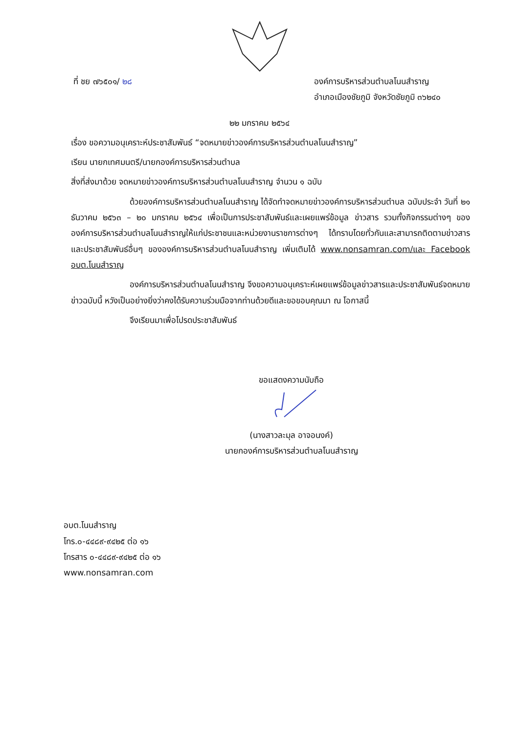ที่ ชย ๗๖๕๐๑/ ๒๘ องค์การบริหารส่วนตำบลโนนสำราญ
อำเภอเมืองชัยภูมิ จังหวัดชัยภูมิ ๓๖๒๔๐
๒๒ มกราคม ๒๕๖๔
เรื่อง ขอความอนุเคราะห์ประชาสัมพันธ์ “จดหมายข่าวองค์การบริหารส่วนตำบลโนนสำราญ”
เรียน นายกเทศมนตรี/นายกองค์การบริหารส่วนตำบล
สิ่งที่ส่งมาด้วย จดหมายข่าวองค์การบริหารส่วนตำบลโนนสำราญ จำนวน ๑ ฉบับ
ด้วยองค์การบริหารส่วนตำบลโนนสำราญ ได้จัดทำจดหมายข่าวองค์การบริหารส่วนตำบล ฉบับประจำ วันที่ ๒๑ ธันวาคม ๒๕๖๓ – ๒๐ มกราคม ๒๕๖๔ เพื่อเป็นการประชาสัมพันธ์และเผยแพร่ข้อมูล ข่าวสาร รวมทั้งกิจกรรมต่างๆ ขององค์การบริหารส่วนตำบลโนนสำราญให้แก่ประชาชนและหน่วยงานราชการต่างๆ ได้ทราบโดยทั่วกันและสามารถติดตามข่าวสารและประชาสัมพันธ์อื่นๆ ขององค์การบริหารส่วนตำบลโนนสำราญ เพิ่มเติมได้ www.nonsamran.com/และ Facebook อบต.โนนสำราญ
องค์การบริหารส่วนตำบลโนนสำราญ จึงขอความอนุเคราะห์เผยแพร่ข้อมูลข่าวสารและประชาสัมพันธ์จดหมายข่าวฉบับนี้ หวังเป็นอย่างยิ่งว่าคงได้รับความร่วมมือจากท่านด้วยดีและขอขอบคุณมา ณ โอกาสนี้
จึงเรียนมาเพื่อโปรดประชาสัมพันธ์
ขอแสดงความนับถือ
(นางสาวละมุล อาจอนงค์)
นายกองค์การบริหารส่วนตำบลโนนสำราญ
อบต.โนนสำราญ
โทร.๐-๔๔๘๙-๙๔๒๕ ต่อ ๑๖
โทรสาร ๐-๔๔๘๙-๙๔๒๕ ต่อ ๑๖
www.nonsamran.com